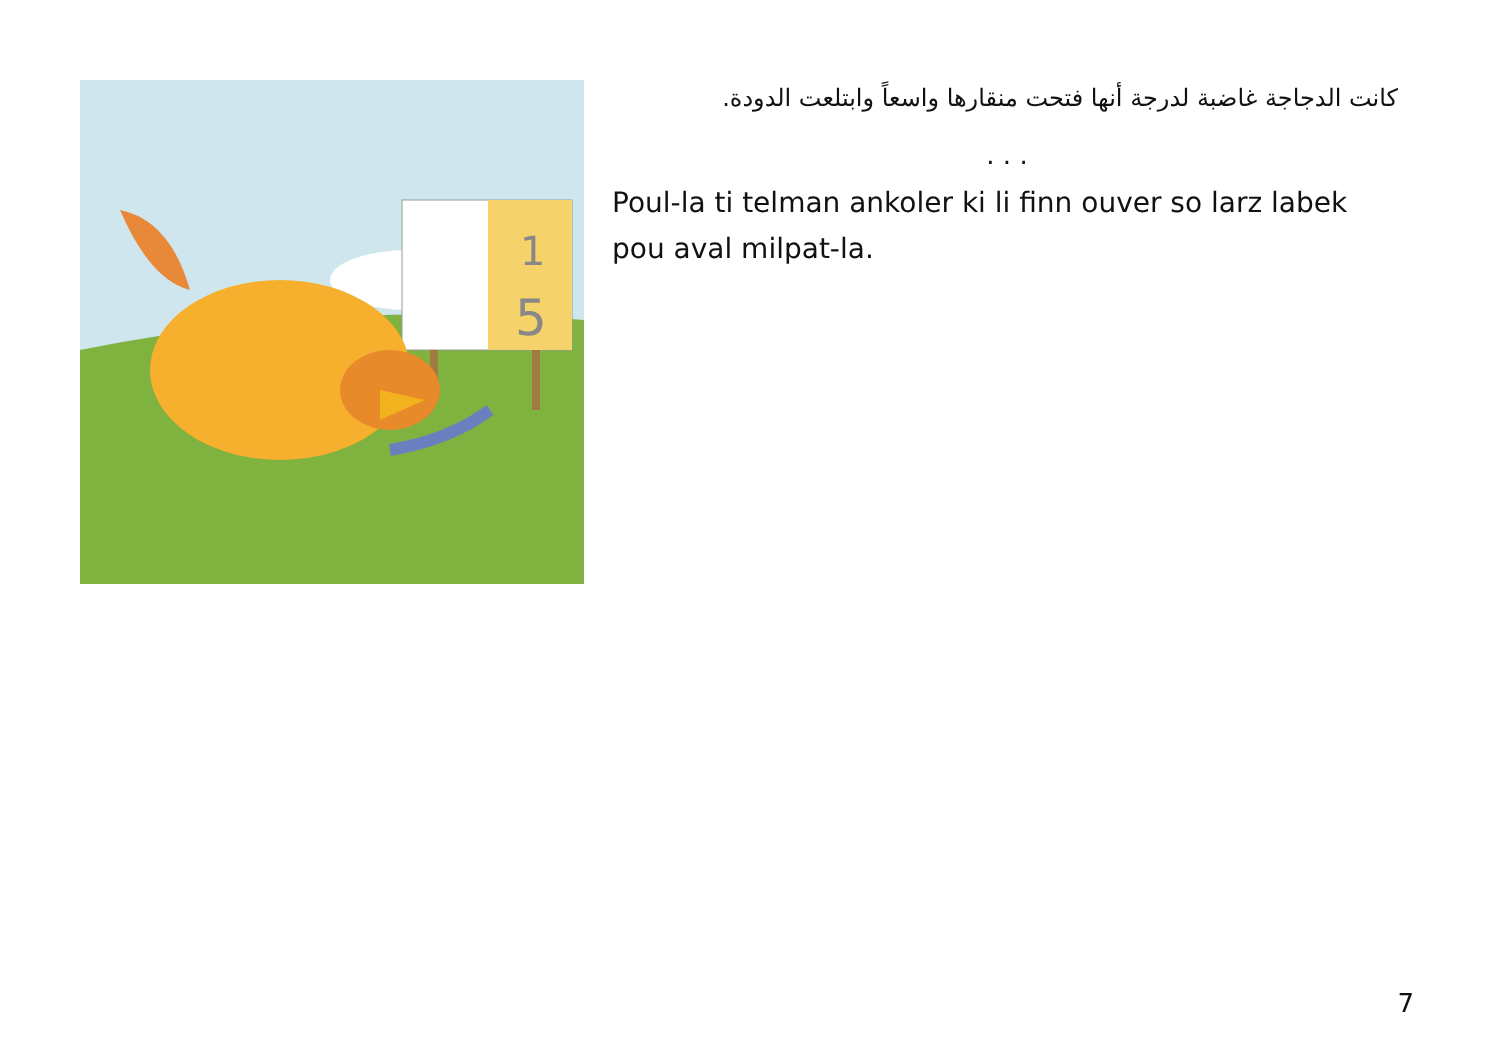1
5
كانت الدجاجة غاضبة لدرجة أنها فتحت منقارها واسعاً وابتلعت الدودة.
. . .
Poul-la ti telman ankoler ki li finn ouver so larz labek pou aval milpat-la.
7